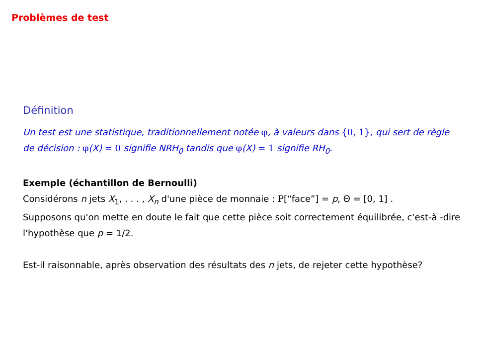Problèmes de test
Définition
Un test est une statistique, traditionnellement notée φ, à valeurs dans {0, 1}, qui sert de règle de décision : φ(X) = 0 signifie NRH<sub>0</sub> tandis que φ(X) = 1 signifie RH<sub>0</sub>.
Exemple (échantillon de Bernoulli)
Considérons n jets X<sub>1</sub>, . . . , X<sub>n</sub> d'une pièce de monnaie : P[“face”] = p, Θ = [0, 1] .
Supposons qu'on mette en doute le fait que cette pièce soit correctement équilibrée, c'est-à -dire l'hypothèse que p = 1/2.
Est-il raisonnable, après observation des résultats des n jets, de rejeter cette hypothèse?